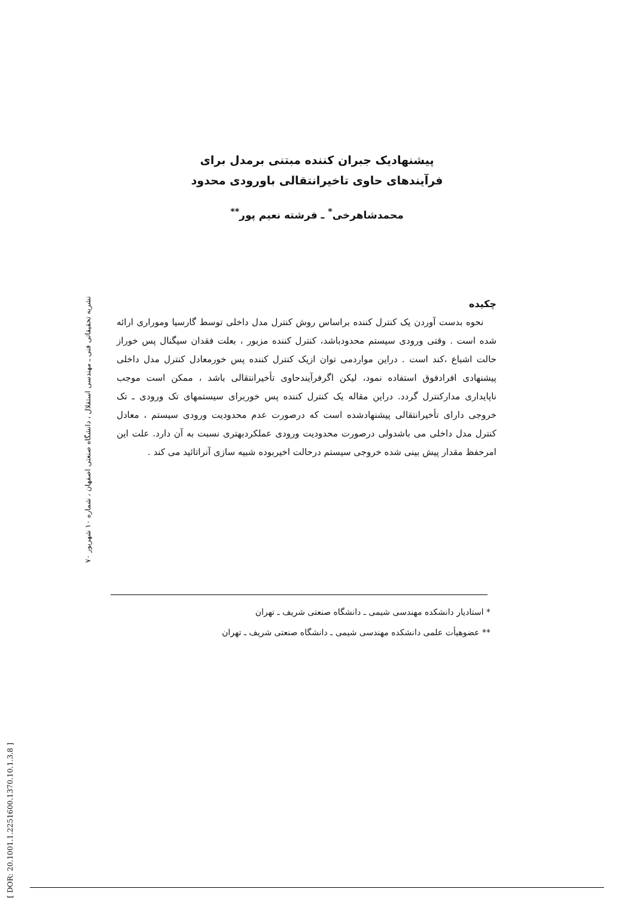پیشنهادیک جبران کننده مبتنی برمدل برای
فرآیندهای حاوی تاخیرانتقالی باورودی محدود
محمدشاهرخی<sup>*</sup> ـ فرشته نعیم پور<sup>**</sup>
نشریه تحقیقاتی فنی ـ مهندسی استقلال ، دانشگاه صنعتی اصفهان ، شماره ۱۰ شهریور ۷۰
چکیده
نحوه بدست آوردن یک کنترل کننده براساس روش کنترل مدل داخلی توسط گارسیا وموراری ارائه شده است . وقتی ورودی سیستم محدودباشد، کنترل کننده مزبور ، بعلت فقدان سیگنال پس خوراز حالت اشباع ،کند است . دراین مواردمی توان ازیک کنترل کننده پس خورمعادل کنترل مدل داخلی پیشنهادی افرادفوق استفاده نمود، لیکن اگرفرآیندحاوی تأخیرانتقالی باشد ، ممکن است موجب ناپایداری مدارکنترل گردد. دراین مقاله یک کنترل کننده پس خوربرای سیستمهای تک ورودی ـ تک خروجی دارای تأخیرانتقالی پیشنهادشده است که درصورت عدم محدودیت ورودی سیستم ، معادل کنترل مدل داخلی می باشدولی درصورت محدودیت ورودی عملکردبهتری نسبت به آن دارد. علت این امرحفظ مقدار پیش بینی شده خروجی سیستم درحالت اخیربوده شبیه سازی آنراتائید می کند .
* استادیار دانشکده مهندسی شیمی ـ دانشگاه صنعتی شریف ـ تهران
** عضوهیأت علمی دانشکده مهندسی شیمی ـ دانشگاه صنعتی شریف ـ تهران
[ DOR: 20.1001.1.2251600.1370.10.1.3.8 ]